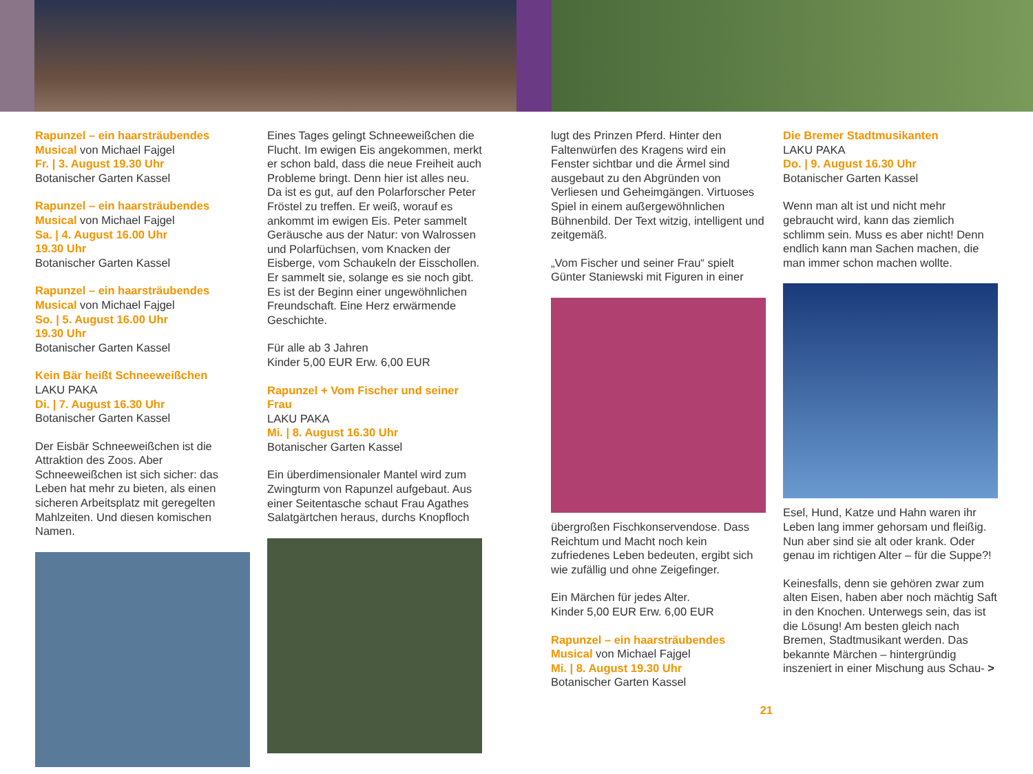Rapunzel – ein haarsträubendes Musical von Michael Fajgel
Fr. | 3. August 19.30 Uhr
Botanischer Garten Kassel
Rapunzel – ein haarsträubendes Musical von Michael Fajgel
Sa. | 4. August 16.00 Uhr
19.30 Uhr
Botanischer Garten Kassel
Rapunzel – ein haarsträubendes Musical von Michael Fajgel
So. | 5. August 16.00 Uhr
19.30 Uhr
Botanischer Garten Kassel
Kein Bär heißt Schneeweißchen
LAKU PAKA
Di. | 7. August 16.30 Uhr
Botanischer Garten Kassel
Der Eisbär Schneeweißchen ist die Attraktion des Zoos. Aber Schneeweißchen ist sich sicher: das Leben hat mehr zu bieten, als einen sicheren Arbeitsplatz mit geregelten Mahlzeiten. Und diesen komischen Namen.
Eines Tages gelingt Schneeweißchen die Flucht. Im ewigen Eis angekommen, merkt er schon bald, dass die neue Freiheit auch Probleme bringt. Denn hier ist alles neu. Da ist es gut, auf den Polarforscher Peter Fröstel zu treffen. Er weiß, worauf es ankommt im ewigen Eis. Peter sammelt Geräusche aus der Natur: von Walrossen und Polarfüchsen, vom Knacken der Eisberge, vom Schaukeln der Eisschollen. Er sammelt sie, solange es sie noch gibt. Es ist der Beginn einer ungewöhnlichen Freundschaft. Eine Herz erwärmende Geschichte.
Für alle ab 3 Jahren
Kinder 5,00 EUR Erw. 6,00 EUR
Rapunzel + Vom Fischer und seiner Frau
LAKU PAKA
Mi. | 8. August 16.30 Uhr
Botanischer Garten Kassel
Ein überdimensionaler Mantel wird zum Zwingturm von Rapunzel aufgebaut. Aus einer Seitentasche schaut Frau Agathes Salatgärtchen heraus, durchs Knopfloch
lugt des Prinzen Pferd. Hinter den Faltenwürfen des Kragens wird ein Fenster sichtbar und die Ärmel sind ausgebaut zu den Abgründen von Verliesen und Geheimgängen. Virtuoses Spiel in einem außergewöhnlichen Bühnenbild. Der Text witzig, intelligent und zeitgemäß.
„Vom Fischer und seiner Frau“ spielt Günter Staniewski mit Figuren in einer
übergroßen Fischkonservendose. Dass Reichtum und Macht noch kein zufriedenes Leben bedeuten, ergibt sich wie zufällig und ohne Zeigefinger.
Ein Märchen für jedes Alter.
Kinder 5,00 EUR Erw. 6,00 EUR
Rapunzel – ein haarsträubendes Musical von Michael Fajgel
Mi. | 8. August 19.30 Uhr
Botanischer Garten Kassel
21
Die Bremer Stadtmusikanten
LAKU PAKA
Do. | 9. August 16.30 Uhr
Botanischer Garten Kassel
Wenn man alt ist und nicht mehr gebraucht wird, kann das ziemlich schlimm sein. Muss es aber nicht! Denn endlich kann man Sachen machen, die man immer schon machen wollte.
Esel, Hund, Katze und Hahn waren ihr Leben lang immer gehorsam und fleißig. Nun aber sind sie alt oder krank. Oder genau im richtigen Alter – für die Suppe?!
Keinesfalls, denn sie gehören zwar zum alten Eisen, haben aber noch mächtig Saft in den Knochen. Unterwegs sein, das ist die Lösung! Am besten gleich nach Bremen, Stadtmusikant werden. Das bekannte Märchen – hintergründig inszeniert in einer Mischung aus Schau- >